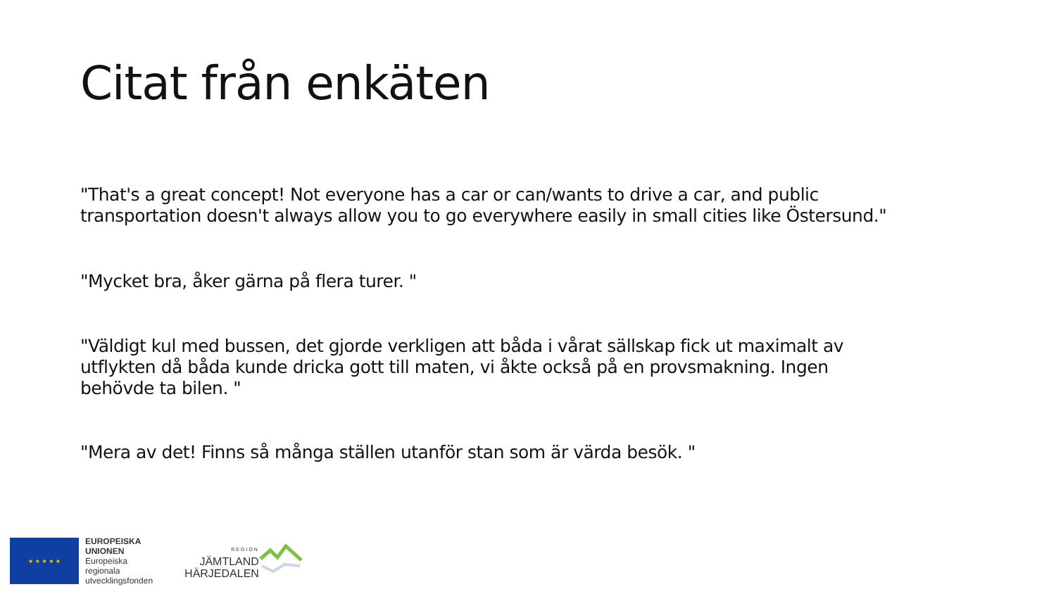Citat från enkäten
"That's a great concept! Not everyone has a car or can/wants to drive a car, and public transportation doesn't always allow you to go everywhere easily in small cities like Östersund."
"Mycket bra, åker gärna på flera turer. "
"Väldigt kul med bussen, det gjorde verkligen att båda i vårat sällskap fick ut maximalt av utflykten då båda kunde dricka gott till maten, vi åkte också på en provsmakning. Ingen behövde ta bilen. "
"Mera av det! Finns så många ställen utanför stan som är värda besök. "
★ ★ ★ ★ ★
EUROPEISKA
UNIONEN
Europeiska
regionala
utvecklingsfonden
REGION
JÄMTLAND
HÄRJEDALEN